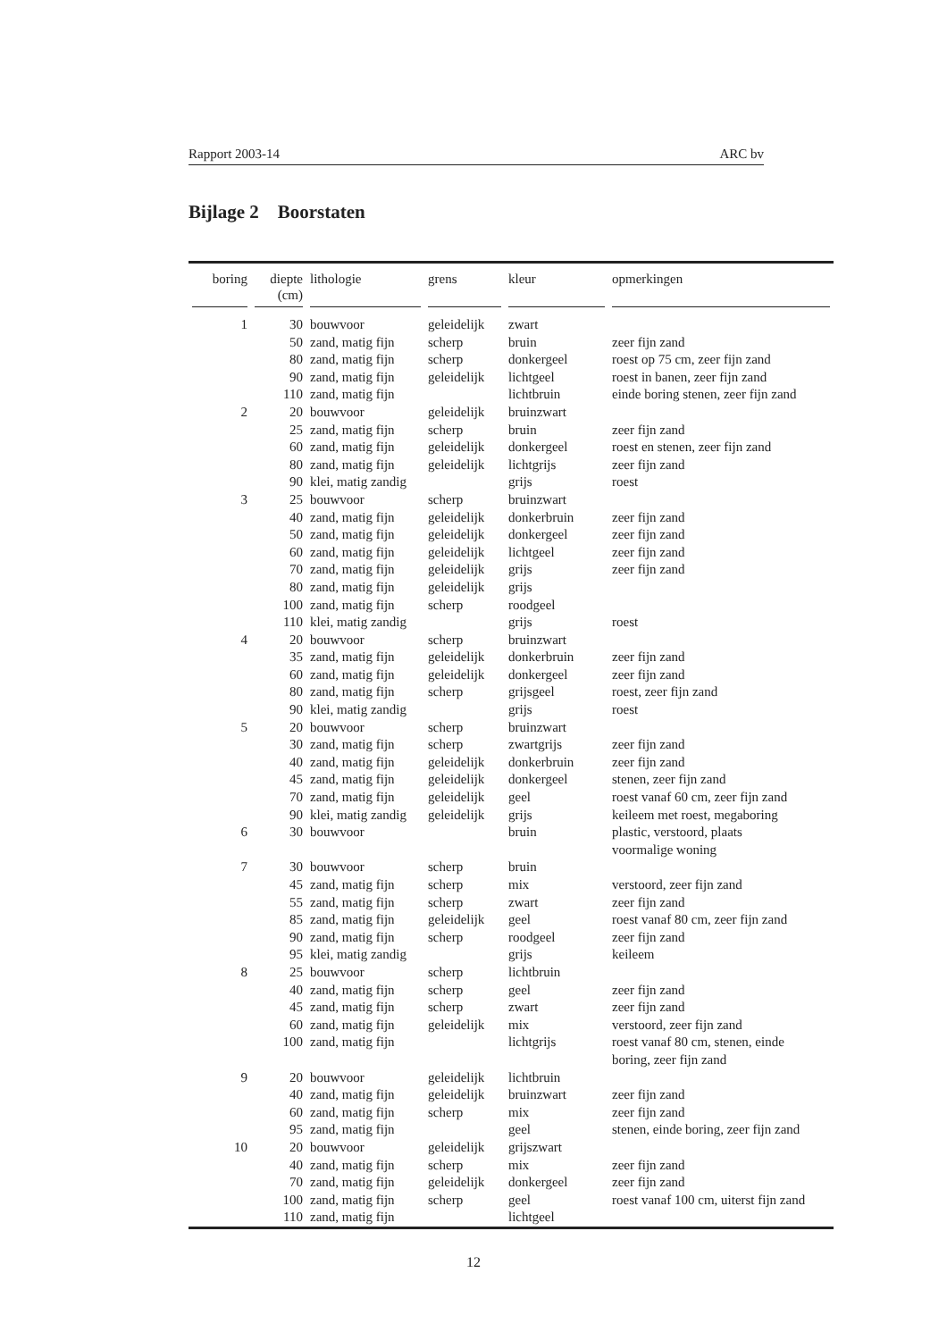Rapport 2003-14 ARC bv
Bijlage 2 Boorstaten
| boring | diepte (cm) | lithologie | grens | kleur | opmerkingen |
| --- | --- | --- | --- | --- | --- |
| 1 | 30 | bouwvoor | geleidelijk | zwart | |
| | 50 | zand, matig fijn | scherp | bruin | zeer fijn zand |
| | 80 | zand, matig fijn | scherp | donkergeel | roest op 75 cm, zeer fijn zand |
| | 90 | zand, matig fijn | geleidelijk | lichtgeel | roest in banen, zeer fijn zand |
| | 110 | zand, matig fijn | | lichtbruin | einde boring stenen, zeer fijn zand |
| 2 | 20 | bouwvoor | geleidelijk | bruinzwart | |
| | 25 | zand, matig fijn | scherp | bruin | zeer fijn zand |
| | 60 | zand, matig fijn | geleidelijk | donkergeel | roest en stenen, zeer fijn zand |
| | 80 | zand, matig fijn | geleidelijk | lichtgrijs | zeer fijn zand |
| | 90 | klei, matig zandig | | grijs | roest |
| 3 | 25 | bouwvoor | scherp | bruinzwart | |
| | 40 | zand, matig fijn | geleidelijk | donkerbruin | zeer fijn zand |
| | 50 | zand, matig fijn | geleidelijk | donkergeel | zeer fijn zand |
| | 60 | zand, matig fijn | geleidelijk | lichtgeel | zeer fijn zand |
| | 70 | zand, matig fijn | geleidelijk | grijs | zeer fijn zand |
| | 80 | zand, matig fijn | geleidelijk | grijs | |
| | 100 | zand, matig fijn | scherp | roodgeel | |
| | 110 | klei, matig zandig | | grijs | roest |
| 4 | 20 | bouwvoor | scherp | bruinzwart | |
| | 35 | zand, matig fijn | geleidelijk | donkerbruin | zeer fijn zand |
| | 60 | zand, matig fijn | geleidelijk | donkergeel | zeer fijn zand |
| | 80 | zand, matig fijn | scherp | grijsgeel | roest, zeer fijn zand |
| | 90 | klei, matig zandig | | grijs | roest |
| 5 | 20 | bouwvoor | scherp | bruinzwart | |
| | 30 | zand, matig fijn | scherp | zwartgrijs | zeer fijn zand |
| | 40 | zand, matig fijn | geleidelijk | donkerbruin | zeer fijn zand |
| | 45 | zand, matig fijn | geleidelijk | donkergeel | stenen, zeer fijn zand |
| | 70 | zand, matig fijn | geleidelijk | geel | roest vanaf 60 cm, zeer fijn zand |
| | 90 | klei, matig zandig | geleidelijk | grijs | keileem met roest, megaboring |
| 6 | 30 | bouwvoor | | bruin | plastic, verstoord, plaats voormalige woning |
| 7 | 30 | bouwvoor | scherp | bruin | |
| | 45 | zand, matig fijn | scherp | mix | verstoord, zeer fijn zand |
| | 55 | zand, matig fijn | scherp | zwart | zeer fijn zand |
| | 85 | zand, matig fijn | geleidelijk | geel | roest vanaf 80 cm, zeer fijn zand |
| | 90 | zand, matig fijn | scherp | roodgeel | zeer fijn zand |
| | 95 | klei, matig zandig | | grijs | keileem |
| 8 | 25 | bouwvoor | scherp | lichtbruin | |
| | 40 | zand, matig fijn | scherp | geel | zeer fijn zand |
| | 45 | zand, matig fijn | scherp | zwart | zeer fijn zand |
| | 60 | zand, matig fijn | geleidelijk | mix | verstoord, zeer fijn zand |
| | 100 | zand, matig fijn | | lichtgrijs | roest vanaf 80 cm, stenen, einde boring, zeer fijn zand |
| 9 | 20 | bouwvoor | geleidelijk | lichtbruin | |
| | 40 | zand, matig fijn | geleidelijk | bruinzwart | zeer fijn zand |
| | 60 | zand, matig fijn | scherp | mix | zeer fijn zand |
| | 95 | zand, matig fijn | | geel | stenen, einde boring, zeer fijn zand |
| 10 | 20 | bouwvoor | geleidelijk | grijszwart | |
| | 40 | zand, matig fijn | scherp | mix | zeer fijn zand |
| | 70 | zand, matig fijn | geleidelijk | donkergeel | zeer fijn zand |
| | 100 | zand, matig fijn | scherp | geel | roest vanaf 100 cm, uiterst fijn zand |
| | 110 | zand, matig fijn | | lichtgeel | |
12